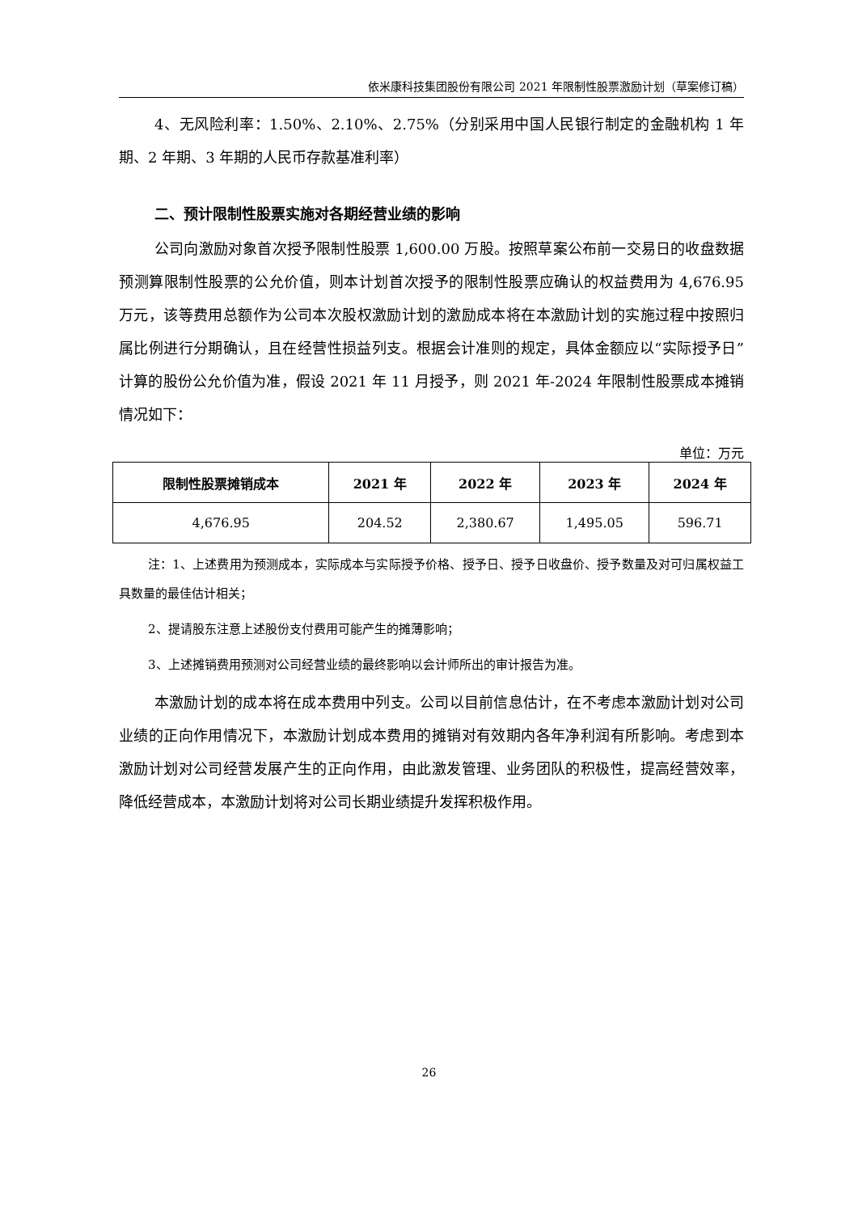依米康科技集团股份有限公司 2021 年限制性股票激励计划（草案修订稿）
4、无风险利率：1.50%、2.10%、2.75%（分别采用中国人民银行制定的金融机构 1 年期、2 年期、3 年期的人民币存款基准利率）
二、预计限制性股票实施对各期经营业绩的影响
公司向激励对象首次授予限制性股票 1,600.00 万股。按照草案公布前一交易日的收盘数据预测算限制性股票的公允价值，则本计划首次授予的限制性股票应确认的权益费用为 4,676.95 万元，该等费用总额作为公司本次股权激励计划的激励成本将在本激励计划的实施过程中按照归属比例进行分期确认，且在经营性损益列支。根据会计准则的规定，具体金额应以“实际授予日”计算的股份公允价值为准，假设 2021 年 11 月授予，则 2021 年-2024 年限制性股票成本摊销情况如下：
单位：万元
| 限制性股票摊销成本 | 2021 年 | 2022 年 | 2023 年 | 2024 年 |
| --- | --- | --- | --- | --- |
| 4,676.95 | 204.52 | 2,380.67 | 1,495.05 | 596.71 |
注：1、上述费用为预测成本，实际成本与实际授予价格、授予日、授予日收盘价、授予数量及对可归属权益工具数量的最佳估计相关；
2、提请股东注意上述股份支付费用可能产生的摊薄影响；
3、上述摊销费用预测对公司经营业绩的最终影响以会计师所出的审计报告为准。
本激励计划的成本将在成本费用中列支。公司以目前信息估计，在不考虑本激励计划对公司业绩的正向作用情况下，本激励计划成本费用的摊销对有效期内各年净利润有所影响。考虑到本激励计划对公司经营发展产生的正向作用，由此激发管理、业务团队的积极性，提高经营效率，降低经营成本，本激励计划将对公司长期业绩提升发挥积极作用。
26